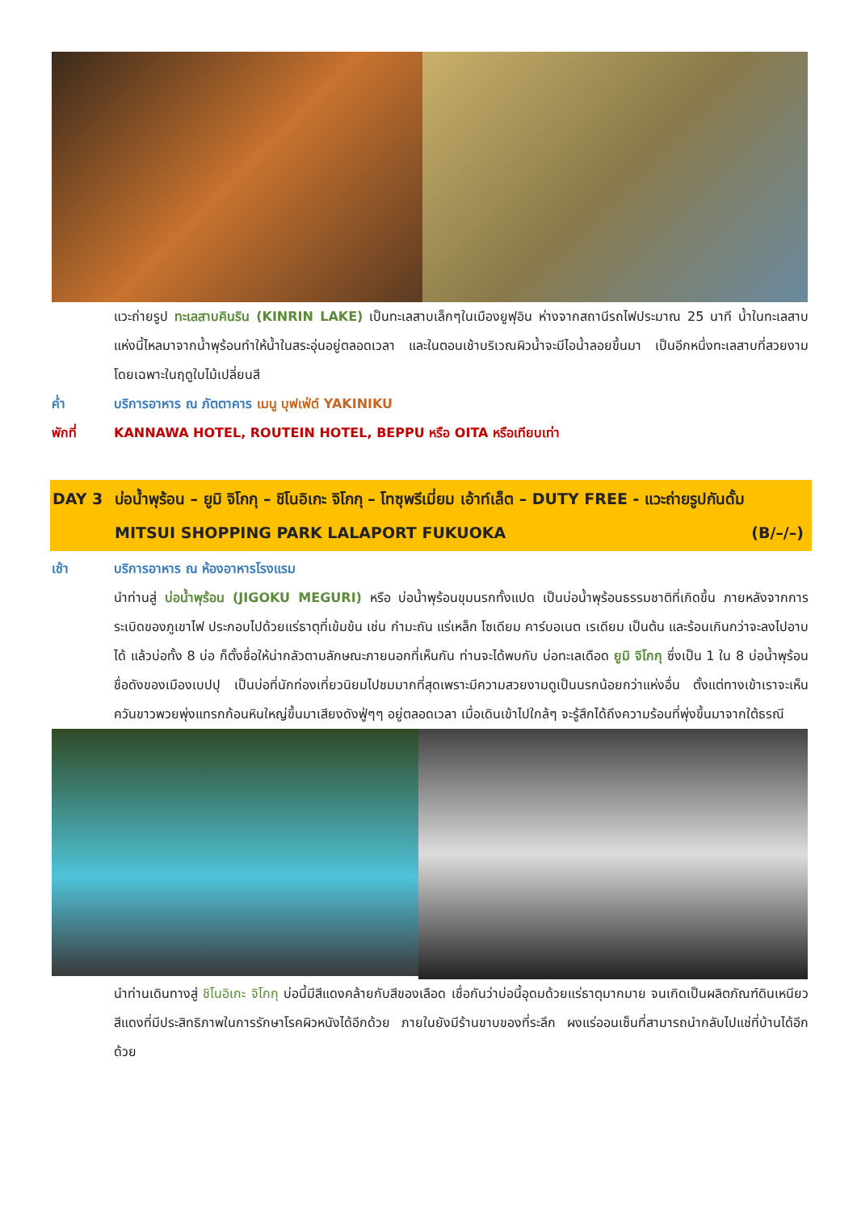แวะถ่ายรูป ทะเลสาบคินริน (KINRIN LAKE) เป็นทะเลสาบเล็กๆในเมืองยูฟุอิน ห่างจากสถานีรถไฟประมาณ 25 นาที น้ำในทะเลสาบแห่งนี้ไหลมาจากน้ำพุร้อนทำให้น้ำในสระอุ่นอยู่ตลอดเวลา และในตอนเช้าบริเวณผิวน้ำจะมีไอน้ำลอยขึ้นมา เป็นอีกหนึ่งทะเลสาบที่สวยงามโดยเฉพาะในฤดูใบไม้เปลี่ยนสี
ค่ำ บริการอาหาร ณ ภัตตาคาร เมนู บุฟเฟ่ต์ YAKINIKU
พักที่ KANNAWA HOTEL, ROUTEIN HOTEL, BEPPU หรือ OITA หรือเทียบเท่า
DAY 3 บ่อน้ำพุร้อน – ยูมิ จิโกกุ – ชิโนอิเกะ จิโกกุ – โทซุพรีเมี่ยม เอ้าท์เล็ต – DUTY FREE - แวะถ่ายรูปกันดั้ม MITSUI SHOPPING PARK LALAPORT FUKUOKA (B/–/–)
เช้า บริการอาหาร ณ ห้องอาหารโรงแรม
นำท่านสู่ บ่อน้ำพุร้อน (JIGOKU MEGURI) หรือ บ่อน้ำพุร้อนขุมนรกทั้งแปด เป็นบ่อน้ำพุร้อนธรรมชาติที่เกิดขึ้น ภายหลังจากการระเบิดของภูเขาไฟ ประกอบไปด้วยแร่ธาตุที่เข้มข้น เช่น กำมะถัน แร่เหล็ก โซเดียม คาร์บอเนต เรเดียม เป็นต้น และร้อนเกินกว่าจะลงไปอาบได้ แล้วบ่อทั้ง 8 บ่อ ก็ตั้งชื่อให้น่ากลัวตามลักษณะภายนอกที่เห็นกัน ท่านจะได้พบกับ บ่อทะเลเดือด ยูมิ จิโกกุ ซึ่งเป็น 1 ใน 8 บ่อน้ำพุร้อนชื่อดังของเมืองเบปปุ เป็นบ่อที่นักท่องเที่ยวนิยมไปชมมากที่สุดเพราะมีความสวยงามดูเป็นนรกน้อยกว่าแห่งอื่น ตั้งแต่ทางเข้าเราจะเห็นควันขาวพวยพุ่งแทรกก้อนหินใหญ่ขึ้นมาเสียงดังฟู่ๆๆ อยู่ตลอดเวลา เมื่อเดินเข้าไปใกล้ๆ จะรู้สึกได้ถึงความร้อนที่พุ่งขึ้นมาจากใต้ธรณี
นำท่านเดินทางสู่ ชิโนอิเกะ จิโกกุ บ่อนี้มีสีแดงคล้ายกับสีของเลือด เชื่อกันว่าบ่อนี้อุดมด้วยแร่ธาตุมากมาย จนเกิดเป็นผลิตภัณฑ์ดินเหนียวสีแดงที่มีประสิทธิภาพในการรักษาโรคผิวหนังได้อีกด้วย ภายในยังมีร้านขาบของที่ระลึก ผงแร่ออนเซ็นที่สามารถนำกลับไปแช่ที่บ้านได้อีกด้วย